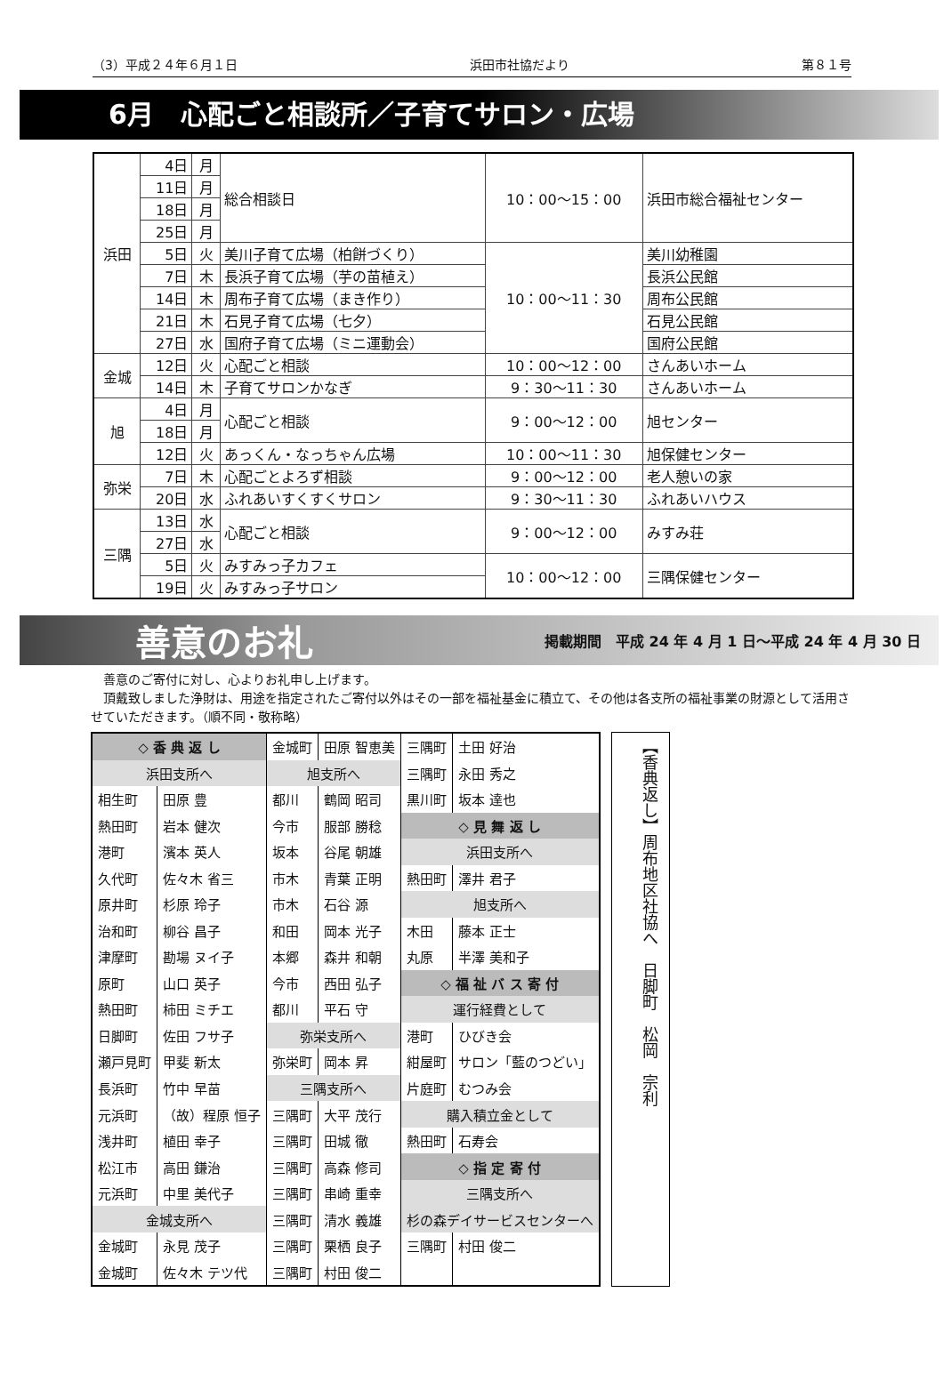（3）平成２４年６月１日 浜田市社協だより 第８１号
6月　心配ごと相談所／子育てサロン・広場
| 浜田 | 4日 | 月 | 総合相談日 | 10：00～15：00 | 浜田市総合福祉センター |
| | 11日 | 月 | | | |
| | 18日 | 月 | | | |
| | 25日 | 月 | | | |
| | 5日 | 火 | 美川子育て広場（柏餅づくり） | 10：00～11：30 | 美川幼稚園 |
| | 7日 | 木 | 長浜子育て広場（芋の苗植え） | | 長浜公民館 |
| | 14日 | 木 | 周布子育て広場（まき作り） | | 周布公民館 |
| | 21日 | 木 | 石見子育て広場（七夕） | | 石見公民館 |
| | 27日 | 水 | 国府子育て広場（ミニ運動会） | | 国府公民館 |
| 金城 | 12日 | 火 | 心配ごと相談 | 10：00～12：00 | さんあいホーム |
| | 14日 | 木 | 子育てサロンかなぎ | 9：30～11：30 | さんあいホーム |
| 旭 | 4日 | 月 | 心配ごと相談 | 9：00～12：00 | 旭センター |
| | 18日 | 月 | | | |
| | 12日 | 火 | あっくん・なっちゃん広場 | 10：00～11：30 | 旭保健センター |
| 弥栄 | 7日 | 木 | 心配ごとよろず相談 | 9：00～12：00 | 老人憩いの家 |
| | 20日 | 水 | ふれあいすくすくサロン | 9：30～11：30 | ふれあいハウス |
| 三隅 | 13日 | 水 | 心配ごと相談 | 9：00～12：00 | みすみ荘 |
| | 27日 | 水 | | | |
| | 5日 | 火 | みすみっ子カフェ | 10：00～12：00 | 三隅保健センター |
| | 19日 | 火 | みすみっ子サロン | | |
善意のお礼 掲載期間　平成 24 年 4 月 1 日～平成 24 年 4 月 30 日
　善意のご寄付に対し、心よりお礼申し上げます。
　頂戴致しました浄財は、用途を指定されたご寄付以外はその一部を福祉基金に積立て、その他は各支所の福祉事業の財源として活用させていただきます。（順不同・敬称略）
| ◇ 香 典 返 し | | 金城町 | 田原 智恵美 | 三隅町 | 土田 好治 |
| 浜田支所へ | | 旭支所へ | | 三隅町 | 永田 秀之 |
| 相生町 | 田原 豊 | 都川 | 鶴岡 昭司 | 黒川町 | 坂本 達也 |
| 熱田町 | 岩本 健次 | 今市 | 服部 勝稔 | ◇ 見 舞 返 し | |
| 港町 | 濱本 英人 | 坂本 | 谷尾 朝雄 | 浜田支所へ | |
| 久代町 | 佐々木 省三 | 市木 | 青葉 正明 | 熱田町 | 澤井 君子 |
| 原井町 | 杉原 玲子 | 市木 | 石谷 源 | 旭支所へ | |
| 治和町 | 柳谷 昌子 | 和田 | 岡本 光子 | 木田 | 藤本 正士 |
| 津摩町 | 勘場 ヌイ子 | 本郷 | 森井 和朝 | 丸原 | 半澤 美和子 |
| 原町 | 山口 英子 | 今市 | 西田 弘子 | ◇ 福 祉 バ ス 寄 付 | |
| 熱田町 | 柿田 ミチエ | 都川 | 平石 守 | 運行経費として | |
| 日脚町 | 佐田 フサ子 | 弥栄支所へ | | 港町 | ひびき会 |
| 瀬戸見町 | 甲斐 新太 | 弥栄町 | 岡本 昇 | 紺屋町 | サロン「藍のつどい」 |
| 長浜町 | 竹中 早苗 | 三隅支所へ | | 片庭町 | むつみ会 |
| 元浜町 | （故）程原 恒子 | 三隅町 | 大平 茂行 | 購入積立金として | |
| 浅井町 | 植田 幸子 | 三隅町 | 田城 徹 | 熱田町 | 石寿会 |
| 松江市 | 高田 鎌治 | 三隅町 | 高森 修司 | ◇ 指 定 寄 付 | |
| 元浜町 | 中里 美代子 | 三隅町 | 串崎 重幸 | 三隅支所へ | |
| 金城支所へ | | 三隅町 | 清水 義雄 | 杉の森デイサービスセンターへ | |
| 金城町 | 永見 茂子 | 三隅町 | 栗栖 良子 | 三隅町 | 村田 俊二 |
| 金城町 | 佐々木 テツ代 | 三隅町 | 村田 俊二 | | |
【香典返し】周布地区社協へ　日脚町　松岡　宗利